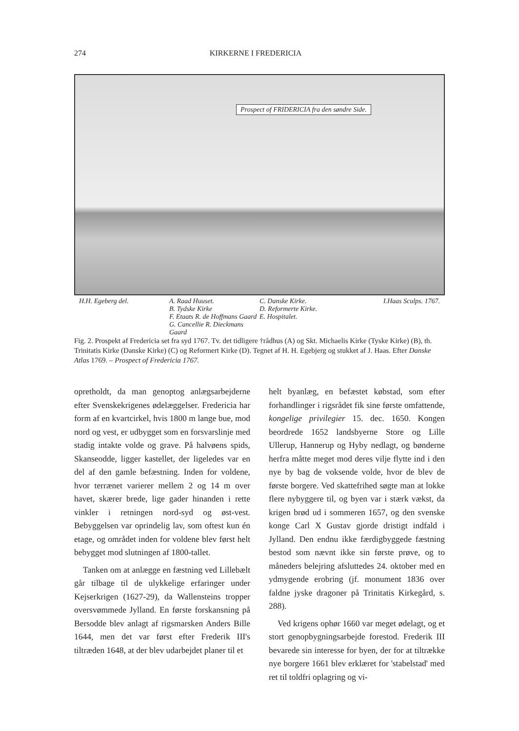274 KIRKERNE I FREDERICIA
Prospect of FRIDERICIA fra den søndre Side.
H.H. Egeberg del. A. Raad Huuset.
B. Tydske Kirke
F. Etaats R. de Hoffmans Gaard
G. Cancellie R. Dieckmans Gaard
C. Danske Kirke.
D. Reformerte Kirke.
E. Hospitalet.
I.Haas Sculps. 1767.
Fig. 2. Prospekt af Fredericia set fra syd 1767. Tv. det tidligere †rådhus (A) og Skt. Michaelis Kirke (Tyske Kirke) (B), th. Trinitatis Kirke (Danske Kirke) (C) og Reformert Kirke (D). Tegnet af H. H. Egebjerg og stukket af J. Haas. Efter Danske Atlas 1769. – Prospect of Fredericia 1767.
opretholdt, da man genoptog anlægsarbejderne efter Svenskekrigenes ødelæggelser. Fredericia har form af en kvartcirkel, hvis 1800 m lange bue, mod nord og vest, er udbygget som en forsvarslinje med stadig intakte volde og grave. På halvøens spids, Skanseodde, ligger kastellet, der ligeledes var en del af den gamle befæstning. Inden for voldene, hvor terrænet varierer mellem 2 og 14 m over havet, skærer brede, lige gader hinanden i rette vinkler i retningen nord-syd og øst-vest. Bebyggelsen var oprindelig lav, som oftest kun én etage, og området inden for voldene blev først helt bebygget mod slutningen af 1800-tallet.
Tanken om at anlægge en fæstning ved Lillebælt går tilbage til de ulykkelige erfaringer under Kejserkrigen (1627-29), da Wallensteins tropper oversvømmede Jylland. En første forskansning på Bersodde blev anlagt af rigsmarsken Anders Bille 1644, men det var først efter Frederik III's tiltræden 1648, at der blev udarbejdet planer til et
helt byanlæg, en befæstet købstad, som efter forhandlinger i rigsrådet fik sine første omfattende, kongelige privilegier 15. dec. 1650. Kongen beordrede 1652 landsbyerne Store og Lille Ullerup, Hannerup og Hyby nedlagt, og bønderne herfra måtte meget mod deres vilje flytte ind i den nye by bag de voksende volde, hvor de blev de første borgere. Ved skattefrihed søgte man at lokke flere nybyggere til, og byen var i stærk vækst, da krigen brød ud i sommeren 1657, og den svenske konge Carl X Gustav gjorde dristigt indfald i Jylland. Den endnu ikke færdigbyggede fæstning bestod som nævnt ikke sin første prøve, og to måneders belejring afsluttedes 24. oktober med en ydmygende erobring (jf. monument 1836 over faldne jyske dragoner på Trinitatis Kirkegård, s. 288).
Ved krigens ophør 1660 var meget ødelagt, og et stort genopbygningsarbejde forestod. Frederik III bevarede sin interesse for byen, der for at tiltrække nye borgere 1661 blev erklæret for 'stabelstad' med ret til toldfri oplagring og vi-